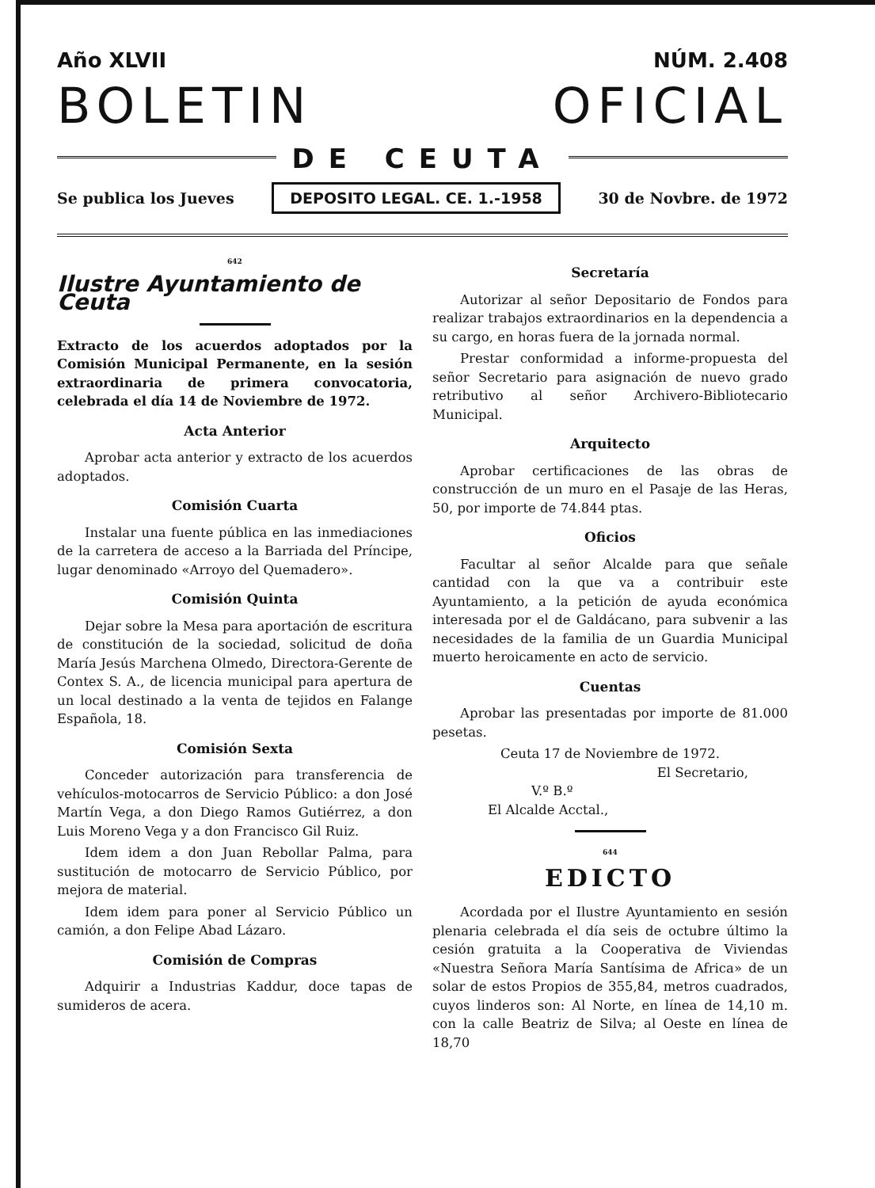Año XLVII NÚM. 2.408
BOLETIN OFICIAL
DE CEUTA
Se publica los Jueves DEPOSITO LEGAL. CE. 1.-1958 30 de Novbre. de 1972
642
Ilustre Ayuntamiento de Ceuta
Extracto de los acuerdos adoptados por la Comisión Municipal Permanente, en la sesión extraordinaria de primera convocatoria, celebrada el día 14 de Noviembre de 1972.
Acta Anterior
Aprobar acta anterior y extracto de los acuerdos adoptados.
Comisión Cuarta
Instalar una fuente pública en las inmediaciones de la carretera de acceso a la Barriada del Príncipe, lugar denominado «Arroyo del Quemadero».
Comisión Quinta
Dejar sobre la Mesa para aportación de escritura de constitución de la sociedad, solicitud de doña María Jesús Marchena Olmedo, Directora-Gerente de Contex S. A., de licencia municipal para apertura de un local destinado a la venta de tejidos en Falange Española, 18.
Comisión Sexta
Conceder autorización para transferencia de vehículos-motocarros de Servicio Público: a don José Martín Vega, a don Diego Ramos Gutiérrez, a don Luis Moreno Vega y a don Francisco Gil Ruiz.
Idem idem a don Juan Rebollar Palma, para sustitución de motocarro de Servicio Público, por mejora de material.
Idem idem para poner al Servicio Público un camión, a don Felipe Abad Lázaro.
Comisión de Compras
Adquirir a Industrias Kaddur, doce tapas de sumideros de acera.
Secretaría
Autorizar al señor Depositario de Fondos para realizar trabajos extraordinarios en la dependencia a su cargo, en horas fuera de la jornada normal.
Prestar conformidad a informe-propuesta del señor Secretario para asignación de nuevo grado retributivo al señor Archivero-Bibliotecario Municipal.
Arquitecto
Aprobar certificaciones de las obras de construcción de un muro en el Pasaje de las Heras, 50, por importe de 74.844 ptas.
Oficios
Facultar al señor Alcalde para que señale cantidad con la que va a contribuir este Ayuntamiento, a la petición de ayuda económica interesada por el de Galdácano, para subvenir a las necesidades de la familia de un Guardia Municipal muerto heroicamente en acto de servicio.
Cuentas
Aprobar las presentadas por importe de 81.000 pesetas.
Ceuta 17 de Noviembre de 1972.
El Secretario,
V.º B.º
El Alcalde Acctal.,
644
EDICTO
Acordada por el Ilustre Ayuntamiento en sesión plenaria celebrada el día seis de octubre último la cesión gratuita a la Cooperativa de Viviendas «Nuestra Señora María Santísima de Africa» de un solar de estos Propios de 355,84, metros cuadrados, cuyos linderos son: Al Norte, en línea de 14,10 m. con la calle Beatriz de Silva; al Oeste en línea de 18,70